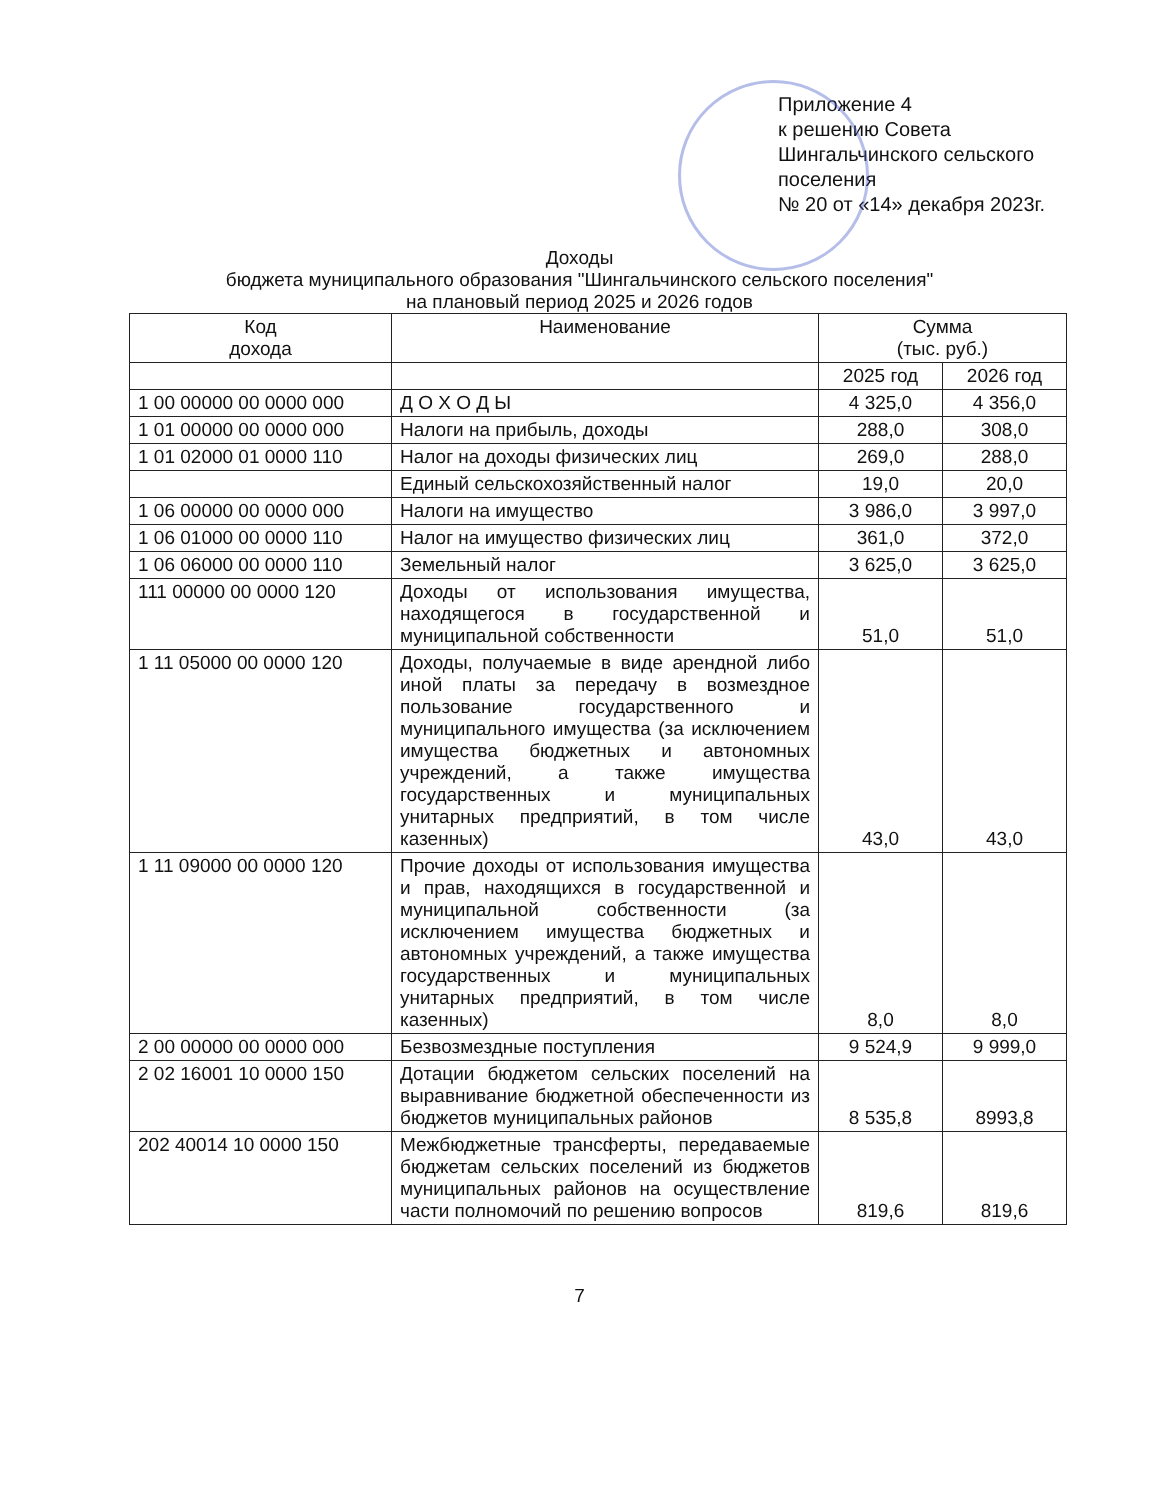Приложение 4
к решению Совета
Шингальчинского сельского поселения
№ 20 от «14» декабря 2023г.
Доходы
бюджета муниципального образования "Шингальчинского сельского поселения"
на плановый период 2025 и 2026 годов
| Код дохода | Наименование | Сумма (тыс. руб.) | |
| --- | --- | --- | --- |
| | | 2025 год | 2026 год |
| 1 00 00000 00 0000 000 | Д О Х О Д Ы | 4 325,0 | 4 356,0 |
| 1 01 00000 00 0000 000 | Налоги на прибыль, доходы | 288,0 | 308,0 |
| 1 01 02000 01 0000 110 | Налог на доходы физических лиц | 269,0 | 288,0 |
| | Единый сельскохозяйственный налог | 19,0 | 20,0 |
| 1 06 00000 00 0000 000 | Налоги на имущество | 3 986,0 | 3 997,0 |
| 1 06 01000 00 0000 110 | Налог на имущество физических лиц | 361,0 | 372,0 |
| 1 06 06000 00 0000 110 | Земельный налог | 3 625,0 | 3 625,0 |
| 111 00000 00 0000 120 | Доходы от использования имущества, находящегося в государственной и муниципальной собственности | 51,0 | 51,0 |
| 1 11 05000 00 0000 120 | Доходы, получаемые в виде арендной либо иной платы за передачу в возмездное пользование государственного и муниципального имущества (за исключением имущества бюджетных и автономных учреждений, а также имущества государственных и муниципальных унитарных предприятий, в том числе казенных) | 43,0 | 43,0 |
| 1 11 09000 00 0000 120 | Прочие доходы от использования имущества и прав, находящихся в государственной и муниципальной собственности (за исключением имущества бюджетных и автономных учреждений, а также имущества государственных и муниципальных унитарных предприятий, в том числе казенных) | 8,0 | 8,0 |
| 2 00 00000 00 0000 000 | Безвозмездные поступления | 9 524,9 | 9 999,0 |
| 2 02 16001 10 0000 150 | Дотации бюджетом сельских поселений на выравнивание бюджетной обеспеченности из бюджетов муниципальных районов | 8 535,8 | 8993,8 |
| 202 40014 10 0000 150 | Межбюджетные трансферты, передаваемые бюджетам сельских поселений из бюджетов муниципальных районов на осуществление части полномочий по решению вопросов | 819,6 | 819,6 |
7